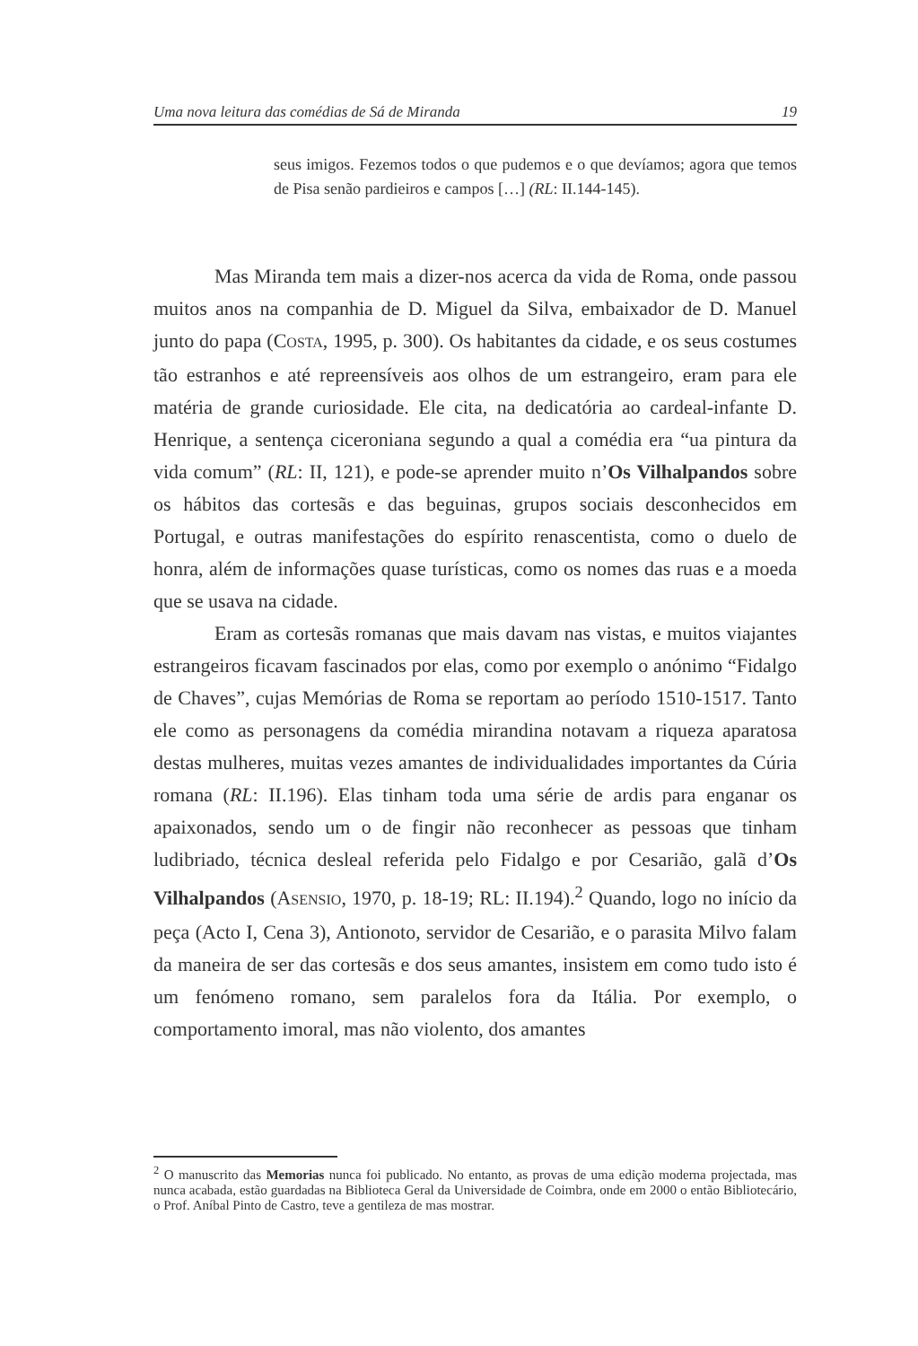Uma nova leitura das comédias de Sá de Miranda 19
seus imigos. Fezemos todos o que pudemos e o que devíamos; agora que temos de Pisa senão pardieiros e campos […] (RL: II.144-145).
Mas Miranda tem mais a dizer-nos acerca da vida de Roma, onde passou muitos anos na companhia de D. Miguel da Silva, embaixador de D. Manuel junto do papa (COSTA, 1995, p. 300). Os habitantes da cidade, e os seus costumes tão estranhos e até repreensíveis aos olhos de um estrangeiro, eram para ele matéria de grande curiosidade. Ele cita, na dedicatória ao cardeal-infante D. Henrique, a sentença ciceroniana segundo a qual a comédia era “ua pintura da vida comum” (RL: II, 121), e pode-se aprender muito n’Os Vilhalpandos sobre os hábitos das cortesãs e das beguinas, grupos sociais desconhecidos em Portugal, e outras manifestações do espírito renascentista, como o duelo de honra, além de informações quase turísticas, como os nomes das ruas e a moeda que se usava na cidade.
Eram as cortesãs romanas que mais davam nas vistas, e muitos viajantes estrangeiros ficavam fascinados por elas, como por exemplo o anónimo “Fidalgo de Chaves”, cujas Memórias de Roma se reportam ao período 1510-1517. Tanto ele como as personagens da comédia mirandina notavam a riqueza aparatosa destas mulheres, muitas vezes amantes de individualidades importantes da Cúria romana (RL: II.196). Elas tinham toda uma série de ardis para enganar os apaixonados, sendo um o de fingir não reconhecer as pessoas que tinham ludibriado, técnica desleal referida pelo Fidalgo e por Cesarião, galã d’Os Vilhalpandos (ASENSIO, 1970, p. 18-19; RL: II.194).<sup>2</sup> Quando, logo no início da peça (Acto I, Cena 3), Antionoto, servidor de Cesarião, e o parasita Milvo falam da maneira de ser das cortesãs e dos seus amantes, insistem em como tudo isto é um fenómeno romano, sem paralelos fora da Itália. Por exemplo, o comportamento imoral, mas não violento, dos amantes
<sup>2</sup> O manuscrito das Memorias nunca foi publicado. No entanto, as provas de uma edição moderna projectada, mas nunca acabada, estão guardadas na Biblioteca Geral da Universidade de Coimbra, onde em 2000 o então Bibliotecário, o Prof. Aníbal Pinto de Castro, teve a gentileza de mas mostrar.